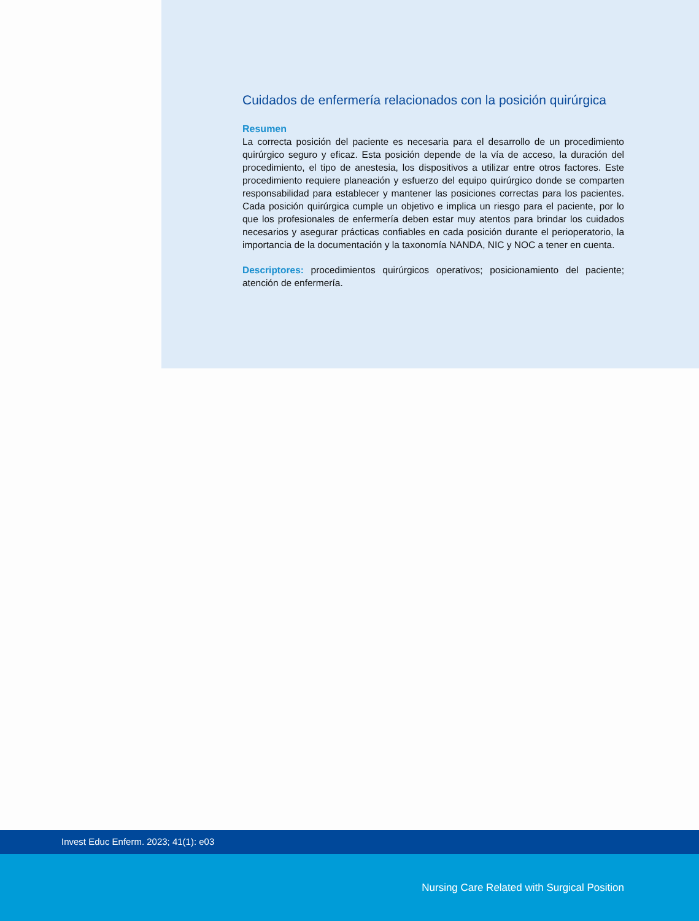Cuidados de enfermería relacionados con la posición quirúrgica
Resumen
La correcta posición del paciente es necesaria para el desarrollo de un procedimiento quirúrgico seguro y eficaz. Esta posición depende de la vía de acceso, la duración del procedimiento, el tipo de anestesia, los dispositivos a utilizar entre otros factores. Este procedimiento requiere planeación y esfuerzo del equipo quirúrgico donde se comparten responsabilidad para establecer y mantener las posiciones correctas para los pacientes. Cada posición quirúrgica cumple un objetivo e implica un riesgo para el paciente, por lo que los profesionales de enfermería deben estar muy atentos para brindar los cuidados necesarios y asegurar prácticas confiables en cada posición durante el perioperatorio, la importancia de la documentación y la taxonomía NANDA, NIC y NOC a tener en cuenta.
Descriptores: procedimientos quirúrgicos operativos; posicionamiento del paciente; atención de enfermería.
Invest Educ Enferm. 2023; 41(1): e03
Nursing Care Related with Surgical Position